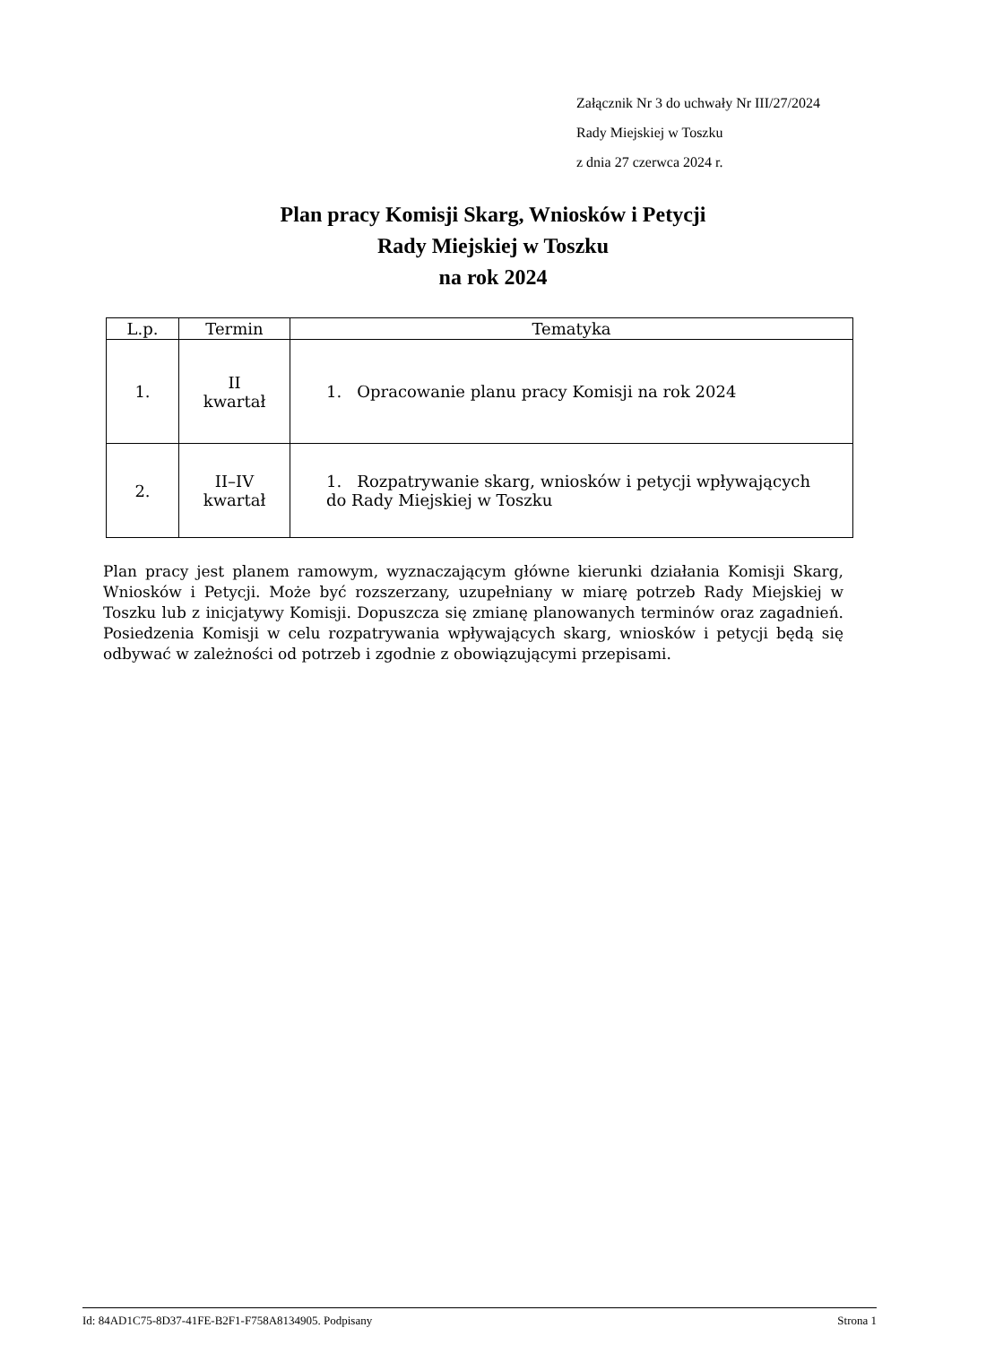Załącznik Nr 3 do uchwały Nr III/27/2024
Rady Miejskiej w Toszku
z dnia 27 czerwca 2024 r.
Plan pracy Komisji Skarg, Wniosków i Petycji
Rady Miejskiej w Toszku
na rok 2024
| L.p. | Termin | Tematyka |
| --- | --- | --- |
| 1. | II kwartał | 1. Opracowanie planu pracy Komisji na rok 2024 |
| 2. | II–IV kwartał | 1. Rozpatrywanie skarg, wniosków i petycji wpływających do Rady Miejskiej w Toszku |
Plan pracy jest planem ramowym, wyznaczającym główne kierunki działania Komisji Skarg, Wniosków i Petycji. Może być rozszerzany, uzupełniany w miarę potrzeb Rady Miejskiej w Toszku lub z inicjatywy Komisji. Dopuszcza się zmianę planowanych terminów oraz zagadnień. Posiedzenia Komisji w celu rozpatrywania wpływających skarg, wniosków i petycji będą się odbywać w zależności od potrzeb i zgodnie z obowiązującymi przepisami.
Id: 84AD1C75-8D37-41FE-B2F1-F758A8134905. Podpisany Strona 1